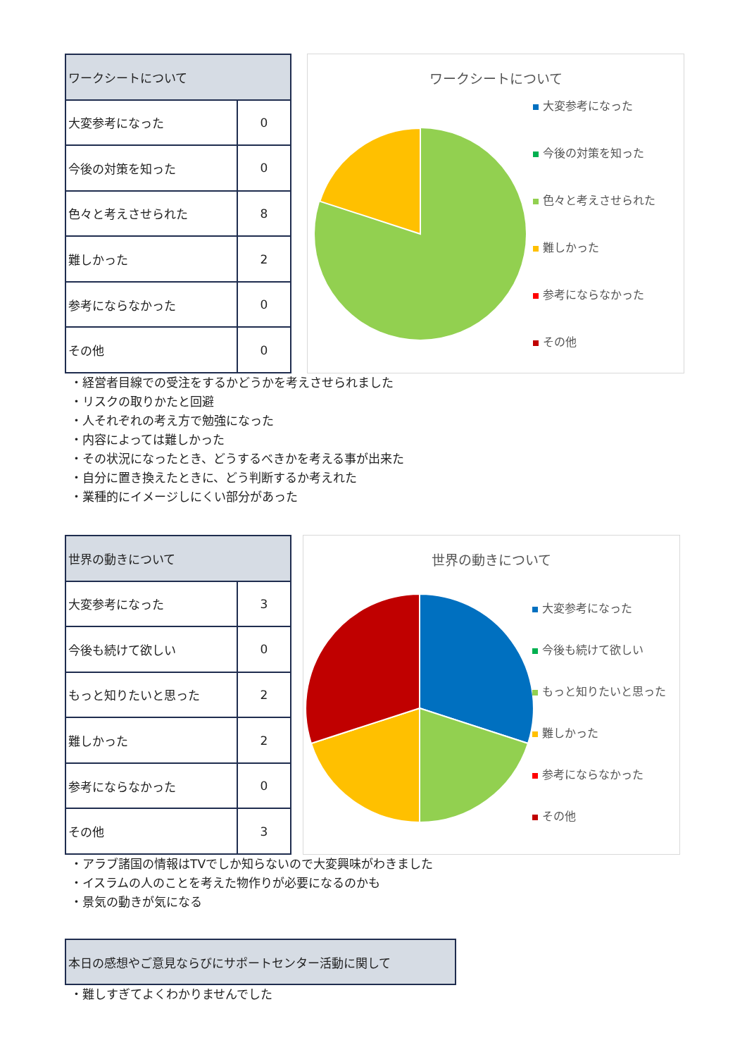| ワークシートについて | |
| --- | --- |
| 大変参考になった | 0 |
| 今後の対策を知った | 0 |
| 色々と考えさせられた | 8 |
| 難しかった | 2 |
| 参考にならなかった | 0 |
| その他 | 0 |
ワークシートについて
大変参考になった
今後の対策を知った
色々と考えさせられた
難しかった
参考にならなかった
その他
・経営者目線での受注をするかどうかを考えさせられました
・リスクの取りかたと回避
・人それぞれの考え方で勉強になった
・内容によっては難しかった
・その状況になったとき、どうするべきかを考える事が出来た
・自分に置き換えたときに、どう判断するか考えれた
・業種的にイメージしにくい部分があった
| 世界の動きについて | |
| --- | --- |
| 大変参考になった | 3 |
| 今後も続けて欲しい | 0 |
| もっと知りたいと思った | 2 |
| 難しかった | 2 |
| 参考にならなかった | 0 |
| その他 | 3 |
世界の動きについて
大変参考になった
今後も続けて欲しい
もっと知りたいと思った
難しかった
参考にならなかった
その他
・アラブ諸国の情報はTVでしか知らないので大変興味がわきました
・イスラムの人のことを考えた物作りが必要になるのかも
・景気の動きが気になる
| 本日の感想やご意見ならびにサポートセンター活動に関して |
| --- |
・難しすぎてよくわかりませんでした